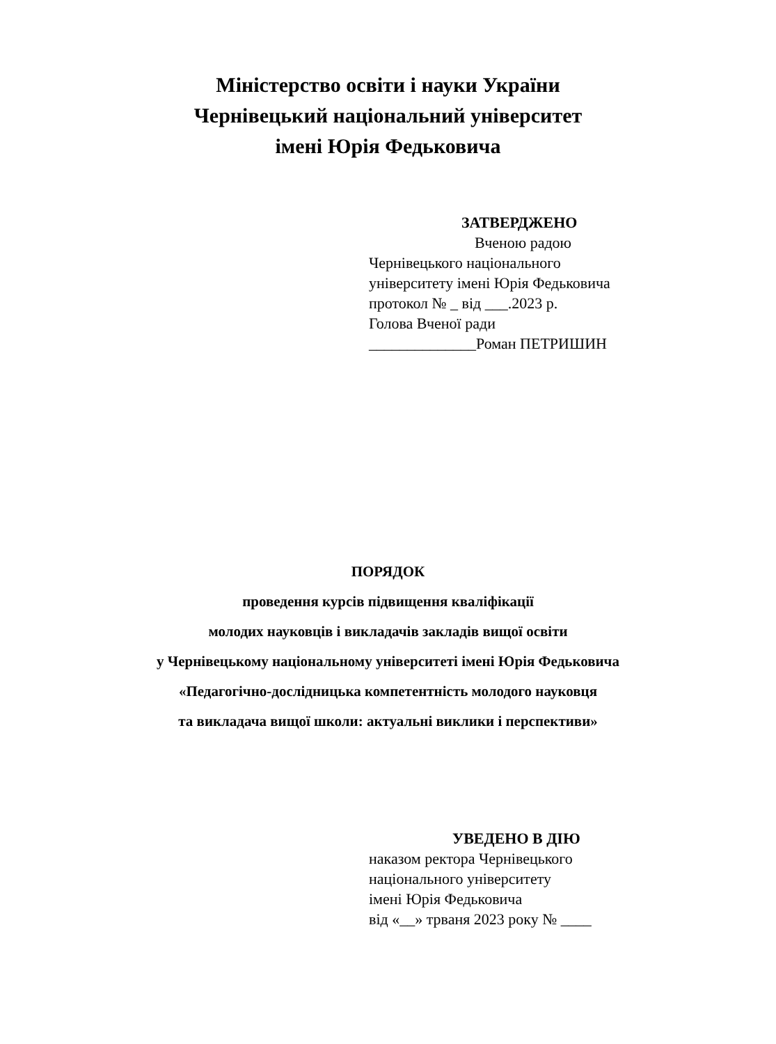Міністерство освіти і науки України
Чернівецький національний університет
імені Юрія Федьковича
ЗАТВЕРДЖЕНО
Вченою радою
Чернівецького національного
університету імені Юрія Федьковича
протокол № _ від ___.2023 р.
Голова Вченої ради
______________Роман ПЕТРИШИН
ПОРЯДОК
проведення курсів підвищення кваліфікації
молодих науковців і викладачів закладів вищої освіти
у Чернівецькому національному університеті імені Юрія Федьковича
«Педагогічно-дослідницька компетентність молодого науковця
та викладача вищої школи: актуальні виклики і перспективи»
УВЕДЕНО В ДІЮ
наказом ректора Чернівецького
національного університету
імені Юрія Федьковича
від «__» трваня 2023 року № ____